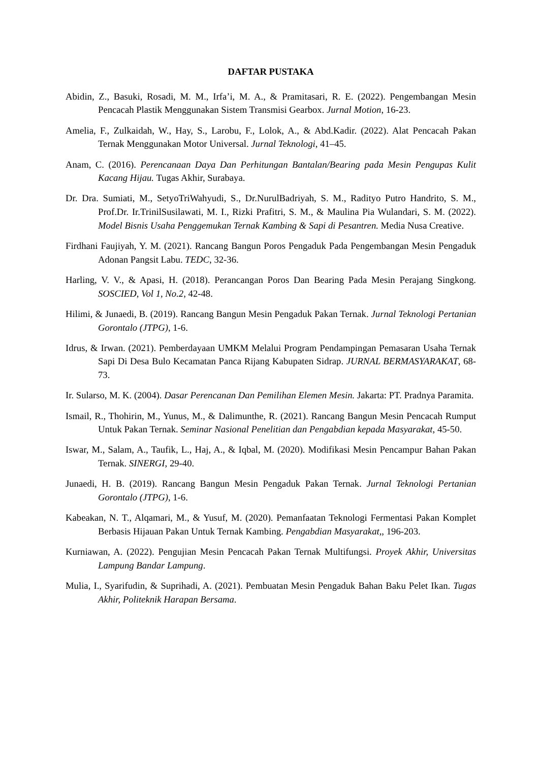DAFTAR PUSTAKA
Abidin, Z., Basuki, Rosadi, M. M., Irfa’i, M. A., & Pramitasari, R. E. (2022). Pengembangan Mesin Pencacah Plastik Menggunakan Sistem Transmisi Gearbox. Jurnal Motion, 16-23.
Amelia, F., Zulkaidah, W., Hay, S., Larobu, F., Lolok, A., & Abd.Kadir. (2022). Alat Pencacah Pakan Ternak Menggunakan Motor Universal. Jurnal Teknologi, 41–45.
Anam, C. (2016). Perencanaan Daya Dan Perhitungan Bantalan/Bearing pada Mesin Pengupas Kulit Kacang Hijau. Tugas Akhir, Surabaya.
Dr. Dra. Sumiati, M., SetyoTriWahyudi, S., Dr.NurulBadriyah, S. M., Radityo Putro Handrito, S. M., Prof.Dr. Ir.TrinilSusilawati, M. I., Rizki Prafitri, S. M., & Maulina Pia Wulandari, S. M. (2022). Model Bisnis Usaha Penggemukan Ternak Kambing & Sapi di Pesantren. Media Nusa Creative.
Firdhani Faujiyah, Y. M. (2021). Rancang Bangun Poros Pengaduk Pada Pengembangan Mesin Pengaduk Adonan Pangsit Labu. TEDC, 32-36.
Harling, V. V., & Apasi, H. (2018). Perancangan Poros Dan Bearing Pada Mesin Perajang Singkong. SOSCIED, Vol 1, No.2, 42-48.
Hilimi, & Junaedi, B. (2019). Rancang Bangun Mesin Pengaduk Pakan Ternak. Jurnal Teknologi Pertanian Gorontalo (JTPG), 1-6.
Idrus, & Irwan. (2021). Pemberdayaan UMKM Melalui Program Pendampingan Pemasaran Usaha Ternak Sapi Di Desa Bulo Kecamatan Panca Rijang Kabupaten Sidrap. JURNAL BERMASYARAKAT, 68-73.
Ir. Sularso, M. K. (2004). Dasar Perencanan Dan Pemilihan Elemen Mesin. Jakarta: PT. Pradnya Paramita.
Ismail, R., Thohirin, M., Yunus, M., & Dalimunthe, R. (2021). Rancang Bangun Mesin Pencacah Rumput Untuk Pakan Ternak. Seminar Nasional Penelitian dan Pengabdian kepada Masyarakat, 45-50.
Iswar, M., Salam, A., Taufik, L., Haj, A., & Iqbal, M. (2020). Modifikasi Mesin Pencampur Bahan Pakan Ternak. SINERGI, 29-40.
Junaedi, H. B. (2019). Rancang Bangun Mesin Pengaduk Pakan Ternak. Jurnal Teknologi Pertanian Gorontalo (JTPG), 1-6.
Kabeakan, N. T., Alqamari, M., & Yusuf, M. (2020). Pemanfaatan Teknologi Fermentasi Pakan Komplet Berbasis Hijauan Pakan Untuk Ternak Kambing. Pengabdian Masyarakat,, 196-203.
Kurniawan, A. (2022). Pengujian Mesin Pencacah Pakan Ternak Multifungsi. Proyek Akhir, Universitas Lampung Bandar Lampung.
Mulia, I., Syarifudin, & Suprihadi, A. (2021). Pembuatan Mesin Pengaduk Bahan Baku Pelet Ikan. Tugas Akhir, Politeknik Harapan Bersama.